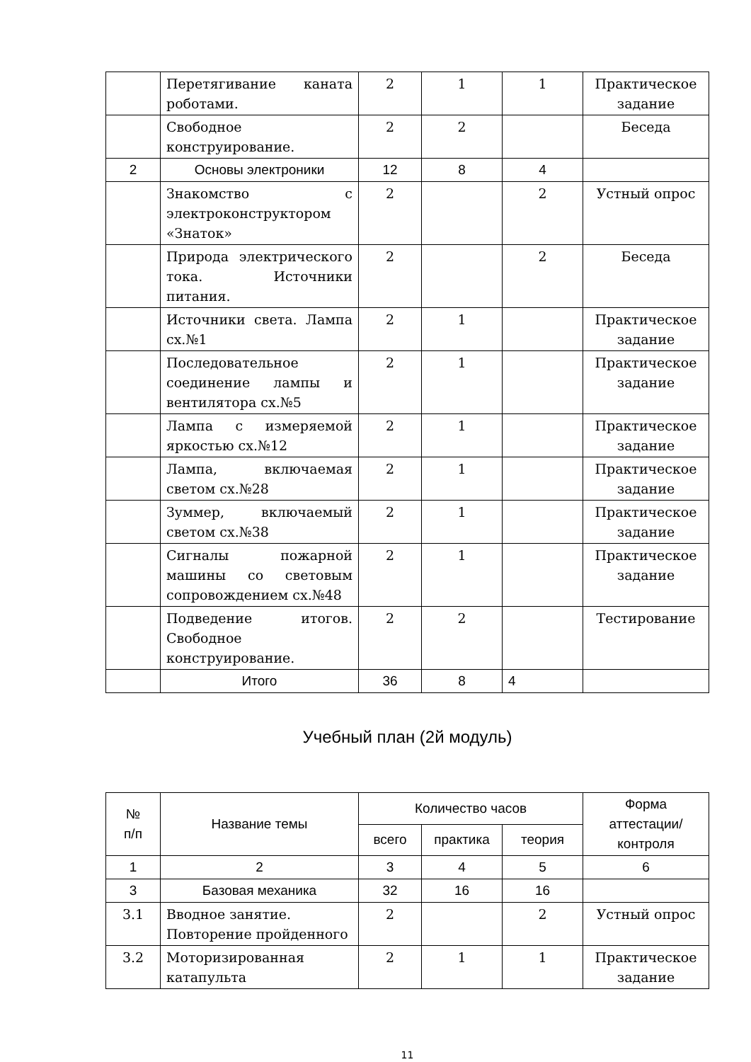| | Перетягивание каната роботами. | 2 | 1 | 1 | Практическое задание |
| | Свободное конструирование. | 2 | 2 | | Беседа |
| 2 | Основы электроники | 12 | 8 | 4 | |
| | Знакомство с электроконструктором «Знаток» | 2 | | 2 | Устный опрос |
| | Природа электрического тока. Источники питания. | 2 | | 2 | Беседа |
| | Источники света. Лампа сх.№1 | 2 | 1 | | Практическое задание |
| | Последовательное соединение лампы и вентилятора сх.№5 | 2 | 1 | | Практическое задание |
| | Лампа с измеряемой яркостью сх.№12 | 2 | 1 | | Практическое задание |
| | Лампа, включаемая светом сх.№28 | 2 | 1 | | Практическое задание |
| | Зуммер, включаемый светом сх.№38 | 2 | 1 | | Практическое задание |
| | Сигналы пожарной машины со световым сопровождением сх.№48 | 2 | 1 | | Практическое задание |
| | Подведение итогов. Свободное конструирование. | 2 | 2 | | Тестирование |
| | Итого | 36 | 8 | 4 | |
Учебный план (2й модуль)
| № п/п | Название темы | Количество часов | | | Форма аттестации/ контроля |
| --- | --- | --- | --- | --- | --- |
| | | всего | практика | теория | |
| 1 | 2 | 3 | 4 | 5 | 6 |
| 3 | Базовая механика | 32 | 16 | 16 | |
| 3.1 | Вводное занятие. Повторение пройденного | 2 | | 2 | Устный опрос |
| 3.2 | Моторизированная катапульта | 2 | 1 | 1 | Практическое задание |
11